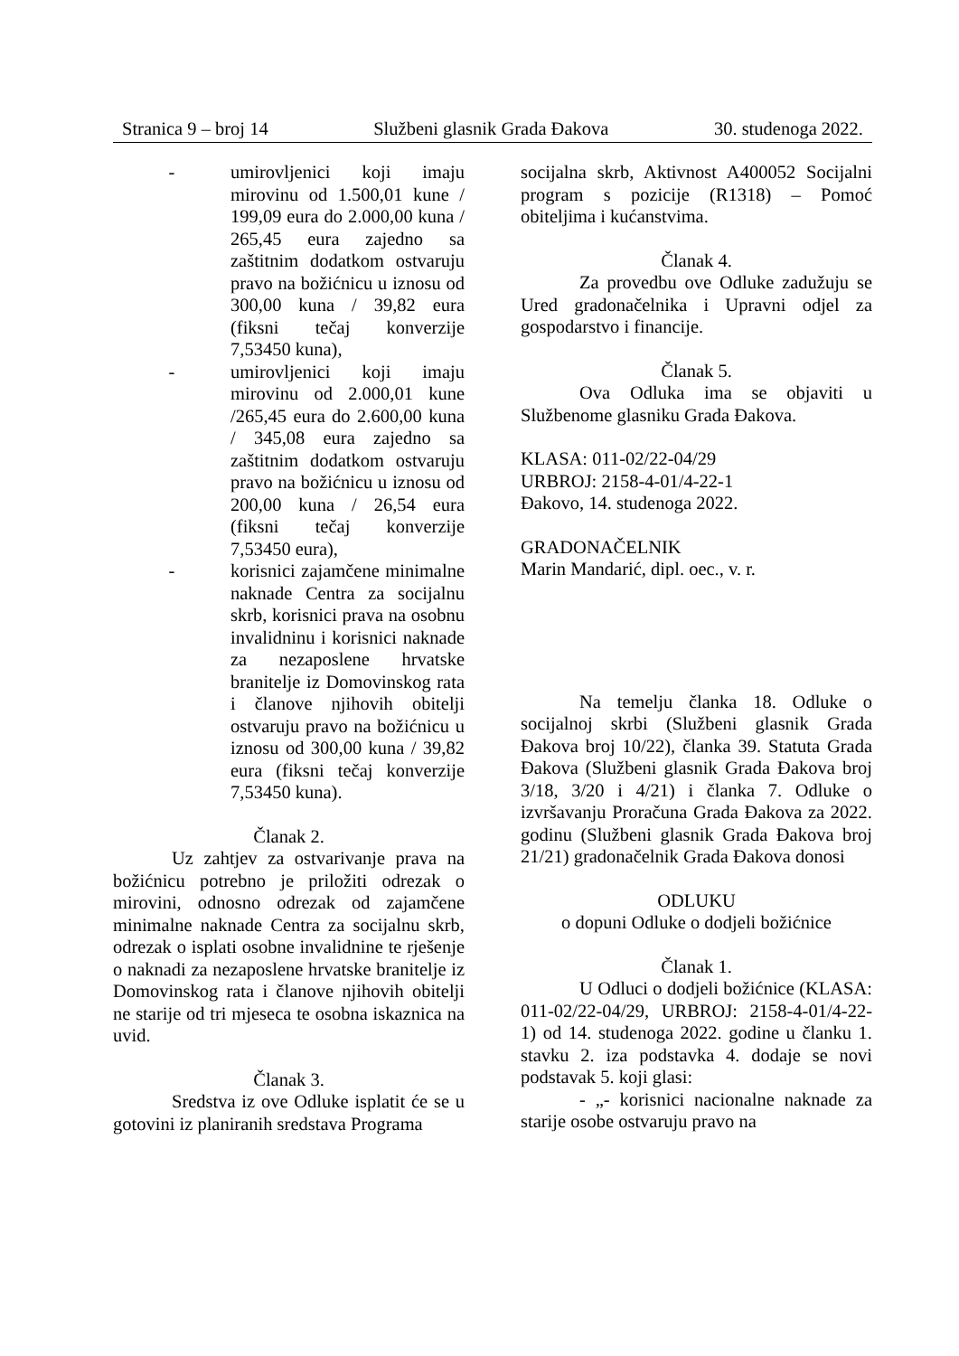Stranica 9 – broj 14 Službeni glasnik Grada Đakova 30. studenoga 2022.
- umirovljenici koji imaju mirovinu od 1.500,01 kune / 199,09 eura do 2.000,00 kuna / 265,45 eura zajedno sa zaštitnim dodatkom ostvaruju pravo na božićnicu u iznosu od 300,00 kuna / 39,82 eura (fiksni tečaj konverzije 7,53450 kuna),
- umirovljenici koji imaju mirovinu od 2.000,01 kune /265,45 eura do 2.600,00 kuna / 345,08 eura zajedno sa zaštitnim dodatkom ostvaruju pravo na božićnicu u iznosu od 200,00 kuna / 26,54 eura (fiksni tečaj konverzije 7,53450 eura),
- korisnici zajamčene minimalne naknade Centra za socijalnu skrb, korisnici prava na osobnu invalidninu i korisnici naknade za nezaposlene hrvatske branitelje iz Domovinskog rata i članove njihovih obitelji ostvaruju pravo na božićnicu u iznosu od 300,00 kuna / 39,82 eura (fiksni tečaj konverzije 7,53450 kuna).
Članak 2.
Uz zahtjev za ostvarivanje prava na božićnicu potrebno je priložiti odrezak o mirovini, odnosno odrezak od zajamčene minimalne naknade Centra za socijalnu skrb, odrezak o isplati osobne invalidnine te rješenje o naknadi za nezaposlene hrvatske branitelje iz Domovinskog rata i članove njihovih obitelji ne starije od tri mjeseca te osobna iskaznica na uvid.
Članak 3.
Sredstva iz ove Odluke isplatit će se u gotovini iz planiranih sredstava Programa
socijalna skrb, Aktivnost A400052 Socijalni program s pozicije (R1318) – Pomoć obiteljima i kućanstvima.
Članak 4.
Za provedbu ove Odluke zadužuju se Ured gradonačelnika i Upravni odjel za gospodarstvo i financije.
Članak 5.
Ova Odluka ima se objaviti u Službenome glasniku Grada Đakova.
KLASA: 011-02/22-04/29
URBROJ: 2158-4-01/4-22-1
Đakovo, 14. studenoga 2022.
GRADONAČELNIK
Marin Mandarić, dipl. oec., v. r.
Na temelju članka 18. Odluke o socijalnoj skrbi (Službeni glasnik Grada Đakova broj 10/22), članka 39. Statuta Grada Đakova (Službeni glasnik Grada Đakova broj 3/18, 3/20 i 4/21) i članka 7. Odluke o izvršavanju Proračuna Grada Đakova za 2022. godinu (Službeni glasnik Grada Đakova broj 21/21) gradonačelnik Grada Đakova donosi
ODLUKU
o dopuni Odluke o dodjeli božićnice
Članak 1.
U Odluci o dodjeli božićnice (KLASA: 011-02/22-04/29, URBROJ: 2158-4-01/4-22-1) od 14. studenoga 2022. godine u članku 1. stavku 2. iza podstavka 4. dodaje se novi podstavak 5. koji glasi:
- „- korisnici nacionalne naknade za starije osobe ostvaruju pravo na